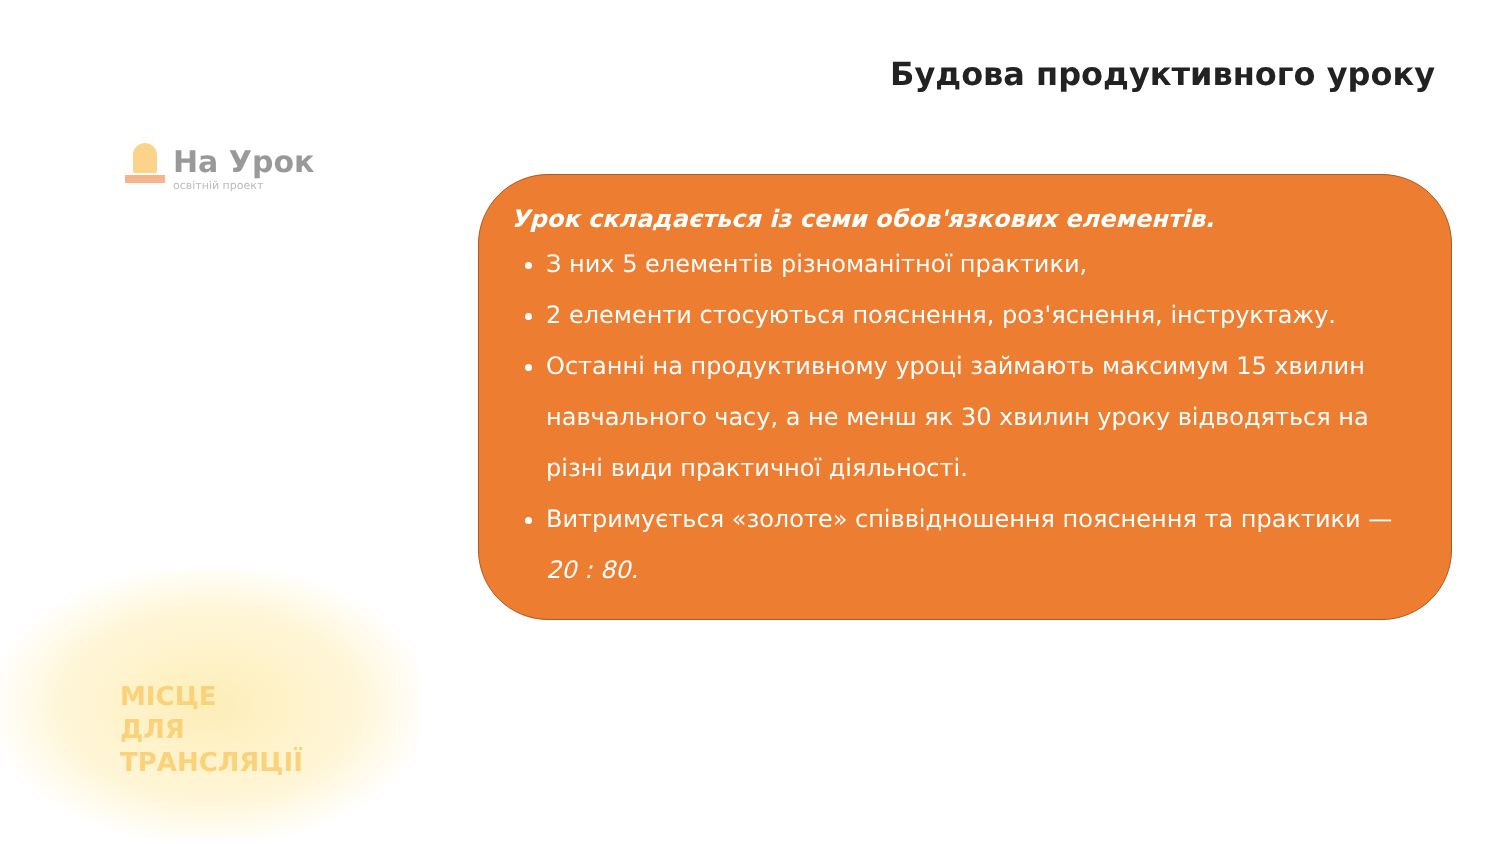Будова продуктивного уроку
На Урок
освітній проект
МІСЦЕ
ДЛЯ
ТРАНСЛЯЦІЇ
Урок складається із семи обов'язкових елементів.
З них 5 елементів різноманітної практики,
2 елементи стосуються пояснення, роз'яснення, інструктажу.
Останні на продуктивному уроці займають максимум 15 хвилин навчального часу, а не менш як 30 хвилин уроку відводяться на різні види практичної діяльності.
Витримується «золоте» співвідношення пояснення та практики — 20 : 80.